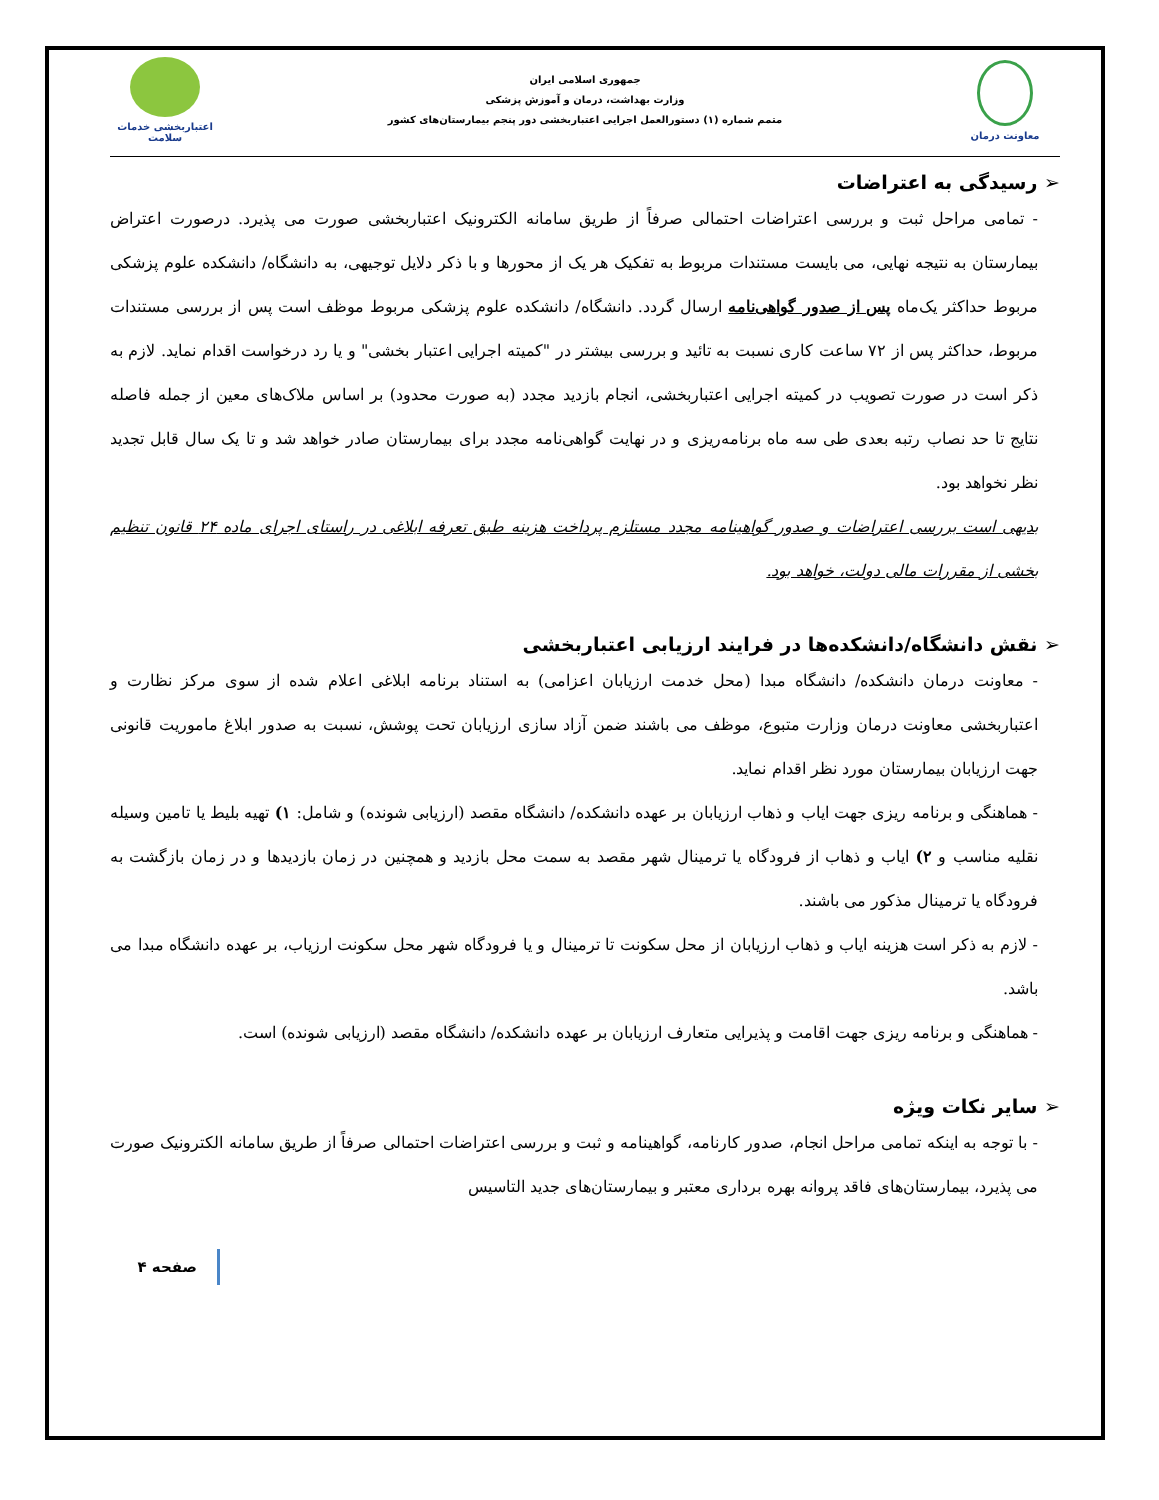معاونت درمان
جمهوری اسلامی ایران
وزارت بهداشت، درمان و آموزش پزشکی
متمم شماره (۱) دستورالعمل اجرایی اعتباربخشی دور پنجم بیمارستان‌های کشور
اعتباربخشی خدمات سلامت
➢ رسیدگی به اعتراضات
- تمامی مراحل ثبت و بررسی اعتراضات احتمالی صرفاً از طریق سامانه الکترونیک اعتباربخشی صورت می پذیرد. درصورت اعتراض بیمارستان به نتیجه نهایی، می بایست مستندات مربوط به تفکیک هر یک از محورها و با ذکر دلایل توجیهی، به دانشگاه/ دانشکده علوم پزشکی مربوط حداکثر یک‌ماه پس از صدور گواهی‌نامه ارسال گردد. دانشگاه/ دانشکده علوم پزشکی مربوط موظف است پس از بررسی مستندات مربوط، حداکثر پس از ۷۲ ساعت کاری نسبت به تائید و بررسی بیشتر در "کمیته اجرایی اعتبار بخشی" و یا رد درخواست اقدام نماید. لازم به ذکر است در صورت تصویب در کمیته اجرایی اعتباربخشی، انجام بازدید مجدد (به صورت محدود) بر اساس ملاک‌های معین از جمله فاصله نتایج تا حد نصاب رتبه بعدی طی سه ماه برنامه‌ریزی و در نهایت گواهی‌نامه مجدد برای بیمارستان صادر خواهد شد و تا یک سال قابل تجدید نظر نخواهد بود.
بدیهی است بررسی اعتراضات و صدور گواهینامه مجدد مستلزم پرداخت هزینه طبق تعرفه ابلاغی در راستای اجرای ماده ۲۴ قانون تنظیم بخشی از مقررات مالی دولت، خواهد بود.
➢ نقش دانشگاه/دانشکده‌ها در فرایند ارزیابی اعتباربخشی
- معاونت درمان دانشکده/ دانشگاه مبدا (محل خدمت ارزیابان اعزامی) به استناد برنامه ابلاغی اعلام شده از سوی مرکز نظارت و اعتباربخشی معاونت درمان وزارت متبوع، موظف می باشند ضمن آزاد سازی ارزیابان تحت پوشش، نسبت به صدور ابلاغ ماموریت قانونی جهت ارزیابان بیمارستان مورد نظر اقدام نماید.
- هماهنگی و برنامه ریزی جهت ایاب و ذهاب ارزیابان بر عهده دانشکده/ دانشگاه مقصد (ارزیابی شونده) و شامل: ۱) تهیه بلیط یا تامین وسیله نقلیه مناسب و ۲) ایاب و ذهاب از فرودگاه یا ترمینال شهر مقصد به سمت محل بازدید و همچنین در زمان بازدیدها و در زمان بازگشت به فرودگاه یا ترمینال مذکور می باشند.
- لازم به ذکر است هزینه ایاب و ذهاب ارزیابان از محل سکونت تا ترمینال و یا فرودگاه شهر محل سکونت ارزیاب، بر عهده دانشگاه مبدا می باشد.
- هماهنگی و برنامه ریزی جهت اقامت و پذیرایی متعارف ارزیابان بر عهده دانشکده/ دانشگاه مقصد (ارزیابی شونده) است.
➢ سایر نکات ویژه
- با توجه به اینکه تمامی مراحل انجام، صدور کارنامه، گواهینامه و ثبت و بررسی اعتراضات احتمالی صرفاً از طریق سامانه الکترونیک صورت می پذیرد، بیمارستان‌های فاقد پروانه بهره برداری معتبر و بیمارستان‌های جدید التاسیس
صفحه ۴